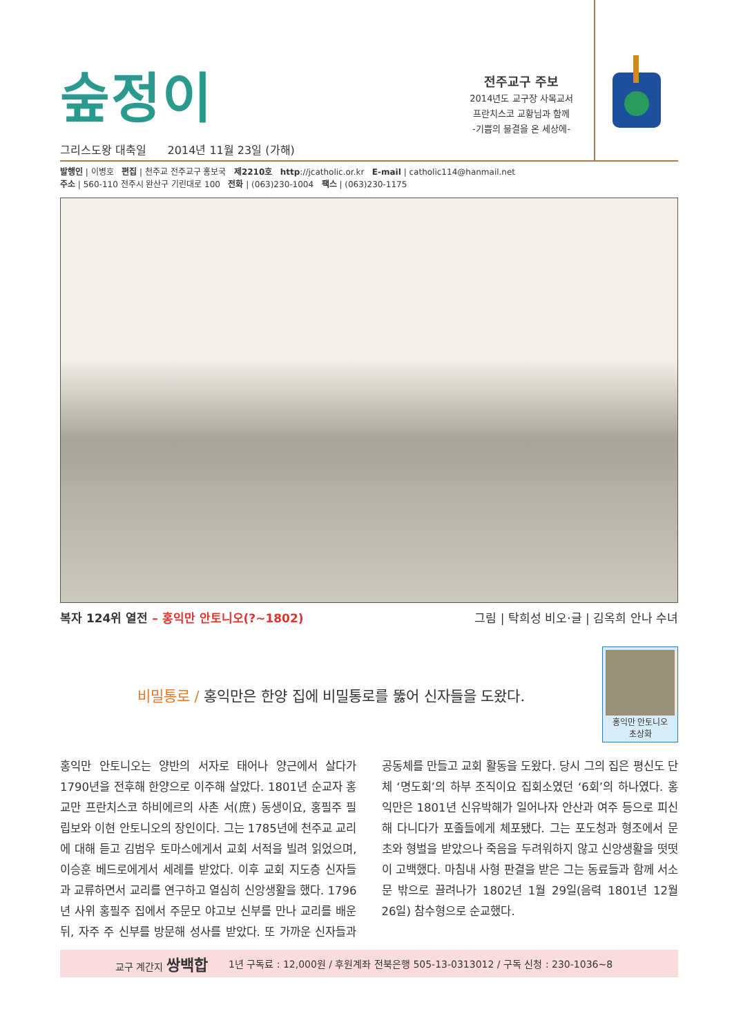숲정이
그리스도왕 대축일 2014년 11월 23일 (가해)
전주교구 주보
2014년도 교구장 사목교서
프란치스코 교황님과 함께
-기쁨의 물결을 온 세상에-
발행인 | 이병호 편집 | 천주교 전주교구 홍보국 제2210호 http://jcatholic.or.kr E-mail | catholic114@hanmail.net
주소 | 560-110 전주시 완산구 기린대로 100 전화 | (063)230-1004 팩스 | (063)230-1175
복자 124위 열전 – 홍익만 안토니오(?~1802) 그림 | 탁희성 비오·글 | 김옥희 안나 수녀
비밀통로 / 홍익만은 한양 집에 비밀통로를 뚫어 신자들을 도왔다.
홍익만 안토니오
초상화
홍익만 안토니오는 양반의 서자로 태어나 양근에서 살다가 1790년을 전후해 한양으로 이주해 살았다. 1801년 순교자 홍교만 프란치스코 하비에르의 사촌 서(庶) 동생이요, 홍필주 필립보와 이현 안토니오의 장인이다. 그는 1785년에 천주교 교리에 대해 듣고 김범우 토마스에게서 교회 서적을 빌려 읽었으며, 이승훈 베드로에게서 세례를 받았다. 이후 교회 지도층 신자들과 교류하면서 교리를 연구하고 열심히 신앙생활을 했다. 1796년 사위 홍필주 집에서 주문모 야고보 신부를 만나 교리를 배운 뒤, 자주 주 신부를 방문해 성사를 받았다. 또 가까운 신자들과 공동체를 만들고 교회 활동을 도왔다. 당시 그의 집은 평신도 단체 ‘명도회’의 하부 조직이요 집회소였던 ‘6회’의 하나였다. 홍익만은 1801년 신유박해가 일어나자 안산과 여주 등으로 피신해 다니다가 포졸들에게 체포됐다. 그는 포도청과 형조에서 문초와 형벌을 받았으나 죽음을 두려워하지 않고 신앙생활을 떳떳이 고백했다. 마침내 사형 판결을 받은 그는 동료들과 함께 서소문 밖으로 끌려나가 1802년 1월 29일(음력 1801년 12월 26일) 참수형으로 순교했다.
교구 계간지 쌍백합 1년 구독료 : 12,000원 / 후원계좌 전북은행 505-13-0313012 / 구독 신청 : 230-1036~8